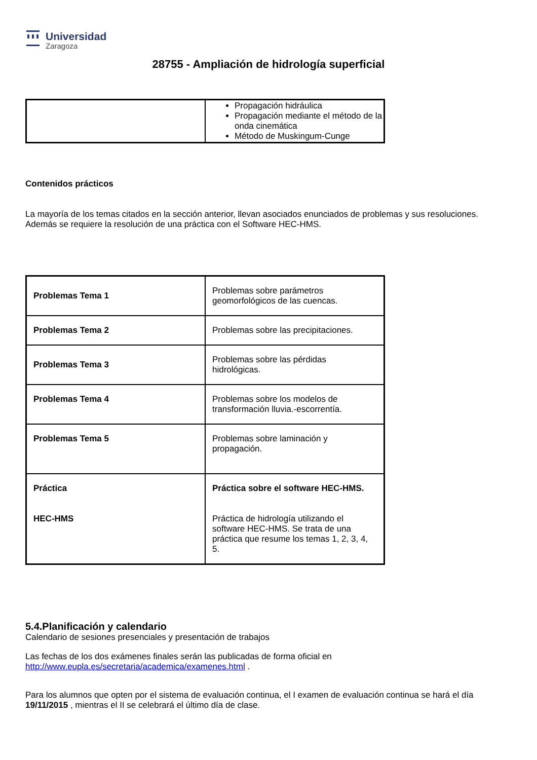Universidad
Zaragoza
28755 - Ampliación de hidrología superficial
| | Propagación hidráulica Propagación mediante el método de la onda cinemática Método de Muskingum-Cunge |
Contenidos prácticos
La mayoría de los temas citados en la sección anterior, llevan asociados enunciados de problemas y sus resoluciones. Además se requiere la resolución de una práctica con el Software HEC-HMS.
| Problemas Tema 1 | Problemas sobre parámetros geomorfológicos de las cuencas. |
| Problemas Tema 2 | Problemas sobre las precipitaciones. |
| Problemas Tema 3 | Problemas sobre las pérdidas hidrológicas. |
| Problemas Tema 4 | Problemas sobre los modelos de transformación lluvia.-escorrentía. |
| Problemas Tema 5 | Problemas sobre laminación y propagación. |
| Práctica HEC-HMS | Práctica sobre el software HEC-HMS. Práctica de hidrología utilizando el software HEC-HMS. Se trata de una práctica que resume los temas 1, 2, 3, 4, 5. |
5.4.Planificación y calendario
Calendario de sesiones presenciales y presentación de trabajos
Las fechas de los dos exámenes finales serán las publicadas de forma oficial en http://www.eupla.es/secretaria/academica/examenes.html .
Para los alumnos que opten por el sistema de evaluación continua, el I examen de evaluación continua se hará el día 19/11/2015 , mientras el II se celebrará el último día de clase.